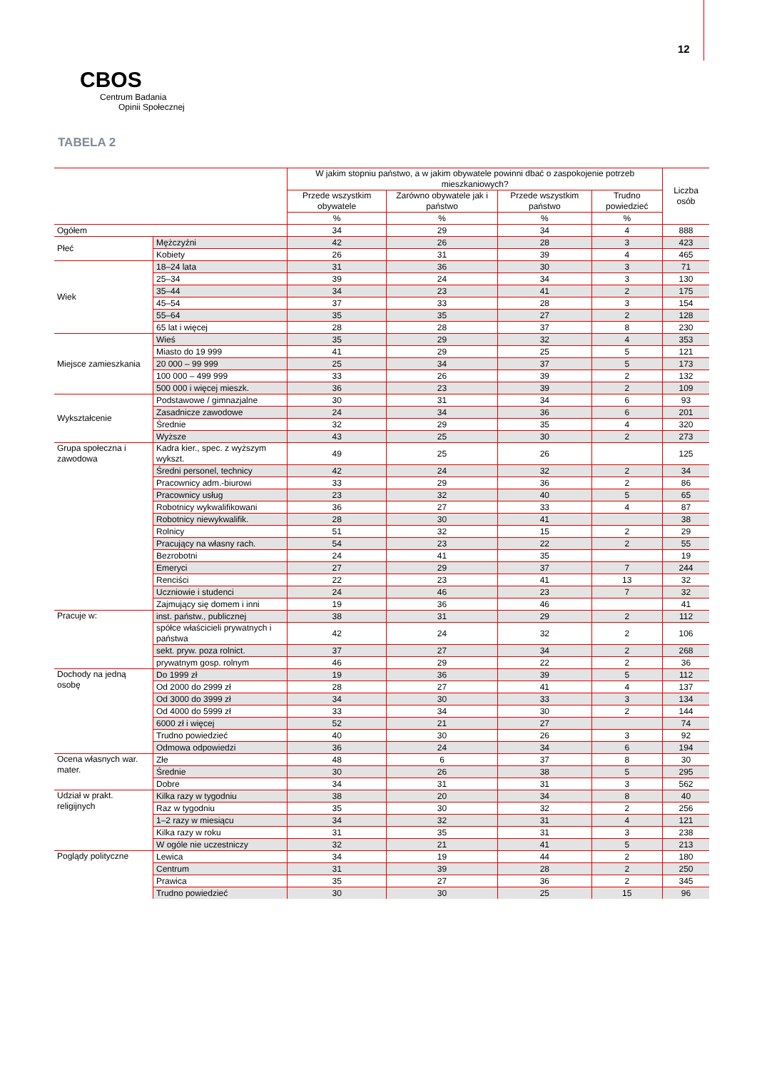12
CBOS
Centrum Badania
Opinii Społecznej
TABELA 2
| | | W jakim stopniu państwo, a w jakim obywatele powinni dbać o zaspokojenie potrzeb mieszkaniowych? | | | | Liczba osób |
| --- | --- | --- | --- | --- | --- | --- |
| | | Przede wszystkim obywatele | Zarówno obywatele jak i państwo | Przede wszystkim państwo | Trudno powiedzieć | |
| | | % | % | % | % | |
| Ogółem | | 34 | 29 | 34 | 4 | 888 |
| Płeć | Mężczyźni | 42 | 26 | 28 | 3 | 423 |
| | Kobiety | 26 | 31 | 39 | 4 | 465 |
| Wiek | 18–24 lata | 31 | 36 | 30 | 3 | 71 |
| | 25–34 | 39 | 24 | 34 | 3 | 130 |
| | 35–44 | 34 | 23 | 41 | 2 | 175 |
| | 45–54 | 37 | 33 | 28 | 3 | 154 |
| | 55–64 | 35 | 35 | 27 | 2 | 128 |
| | 65 lat i więcej | 28 | 28 | 37 | 8 | 230 |
| Miejsce zamieszkania | Wieś | 35 | 29 | 32 | 4 | 353 |
| | Miasto do 19 999 | 41 | 29 | 25 | 5 | 121 |
| | 20 000 – 99 999 | 25 | 34 | 37 | 5 | 173 |
| | 100 000 – 499 999 | 33 | 26 | 39 | 2 | 132 |
| | 500 000 i więcej mieszk. | 36 | 23 | 39 | 2 | 109 |
| Wykształcenie | Podstawowe / gimnazjalne | 30 | 31 | 34 | 6 | 93 |
| | Zasadnicze zawodowe | 24 | 34 | 36 | 6 | 201 |
| | Średnie | 32 | 29 | 35 | 4 | 320 |
| | Wyższe | 43 | 25 | 30 | 2 | 273 |
| Grupa społeczna i zawodowa | Kadra kier., spec. z wyższym wykszt. | 49 | 25 | 26 | | 125 |
| | Średni personel, technicy | 42 | 24 | 32 | 2 | 34 |
| | Pracownicy adm.-biurowi | 33 | 29 | 36 | 2 | 86 |
| | Pracownicy usług | 23 | 32 | 40 | 5 | 65 |
| | Robotnicy wykwalifikowani | 36 | 27 | 33 | 4 | 87 |
| | Robotnicy niewykwalifik. | 28 | 30 | 41 | | 38 |
| | Rolnicy | 51 | 32 | 15 | 2 | 29 |
| | Pracujący na własny rach. | 54 | 23 | 22 | 2 | 55 |
| | Bezrobotni | 24 | 41 | 35 | | 19 |
| | Emeryci | 27 | 29 | 37 | 7 | 244 |
| | Renciści | 22 | 23 | 41 | 13 | 32 |
| | Uczniowie i studenci | 24 | 46 | 23 | 7 | 32 |
| | Zajmujący się domem i inni | 19 | 36 | 46 | | 41 |
| Pracuje w: | inst. państw., publicznej | 38 | 31 | 29 | 2 | 112 |
| | spółce właścicieli prywatnych i państwa | 42 | 24 | 32 | 2 | 106 |
| | sekt. pryw. poza rolnict. | 37 | 27 | 34 | 2 | 268 |
| | prywatnym gosp. rolnym | 46 | 29 | 22 | 2 | 36 |
| Dochody na jedną osobę | Do 1999 zł | 19 | 36 | 39 | 5 | 112 |
| | Od 2000 do 2999 zł | 28 | 27 | 41 | 4 | 137 |
| | Od 3000 do 3999 zł | 34 | 30 | 33 | 3 | 134 |
| | Od 4000 do 5999 zł | 33 | 34 | 30 | 2 | 144 |
| | 6000 zł i więcej | 52 | 21 | 27 | | 74 |
| | Trudno powiedzieć | 40 | 30 | 26 | 3 | 92 |
| | Odmowa odpowiedzi | 36 | 24 | 34 | 6 | 194 |
| Ocena własnych war. mater. | Złe | 48 | 6 | 37 | 8 | 30 |
| | Średnie | 30 | 26 | 38 | 5 | 295 |
| | Dobre | 34 | 31 | 31 | 3 | 562 |
| Udział w prakt. religijnych | Kilka razy w tygodniu | 38 | 20 | 34 | 8 | 40 |
| | Raz w tygodniu | 35 | 30 | 32 | 2 | 256 |
| | 1–2 razy w miesiącu | 34 | 32 | 31 | 4 | 121 |
| | Kilka razy w roku | 31 | 35 | 31 | 3 | 238 |
| | W ogóle nie uczestniczy | 32 | 21 | 41 | 5 | 213 |
| Poglądy polityczne | Lewica | 34 | 19 | 44 | 2 | 180 |
| | Centrum | 31 | 39 | 28 | 2 | 250 |
| | Prawica | 35 | 27 | 36 | 2 | 345 |
| | Trudno powiedzieć | 30 | 30 | 25 | 15 | 96 |